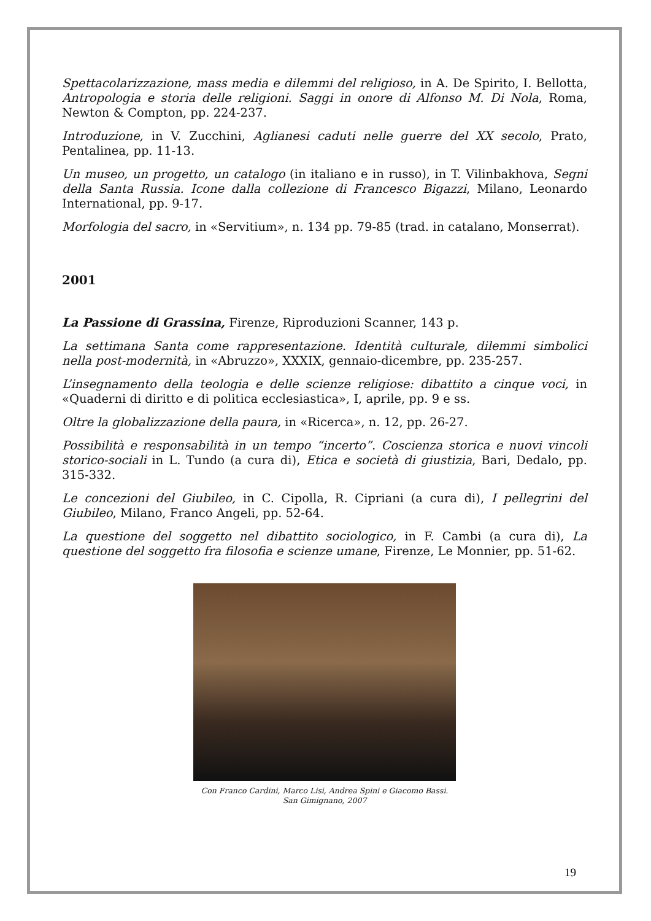Spettacolarizzazione, mass media e dilemmi del religioso, in A. De Spirito, I. Bellotta, Antropologia e storia delle religioni. Saggi in onore di Alfonso M. Di Nola, Roma, Newton & Compton, pp. 224-237.
Introduzione, in V. Zucchini, Aglianesi caduti nelle guerre del XX secolo, Prato, Pentalinea, pp. 11-13.
Un museo, un progetto, un catalogo (in italiano e in russo), in T. Vilinbakhova, Segni della Santa Russia. Icone dalla collezione di Francesco Bigazzi, Milano, Leonardo International, pp. 9-17.
Morfologia del sacro, in «Servitium», n. 134 pp. 79-85 (trad. in catalano, Monserrat).
2001
La Passione di Grassina, Firenze, Riproduzioni Scanner, 143 p.
La settimana Santa come rappresentazione. Identità culturale, dilemmi simbolici nella post-modernità, in «Abruzzo», XXXIX, gennaio-dicembre, pp. 235-257.
L’insegnamento della teologia e delle scienze religiose: dibattito a cinque voci, in «Quaderni di diritto e di politica ecclesiastica», I, aprile, pp. 9 e ss.
Oltre la globalizzazione della paura, in «Ricerca», n. 12, pp. 26-27.
Possibilità e responsabilità in un tempo “incerto”. Coscienza storica e nuovi vincoli storico-sociali in L. Tundo (a cura di), Etica e società di giustizia, Bari, Dedalo, pp. 315-332.
Le concezioni del Giubileo, in C. Cipolla, R. Cipriani (a cura di), I pellegrini del Giubileo, Milano, Franco Angeli, pp. 52-64.
La questione del soggetto nel dibattito sociologico, in F. Cambi (a cura di), La questione del soggetto fra filosofia e scienze umane, Firenze, Le Monnier, pp. 51-62.
Con Franco Cardini, Marco Lisi, Andrea Spini e Giacomo Bassi.
San Gimignano, 2007
19